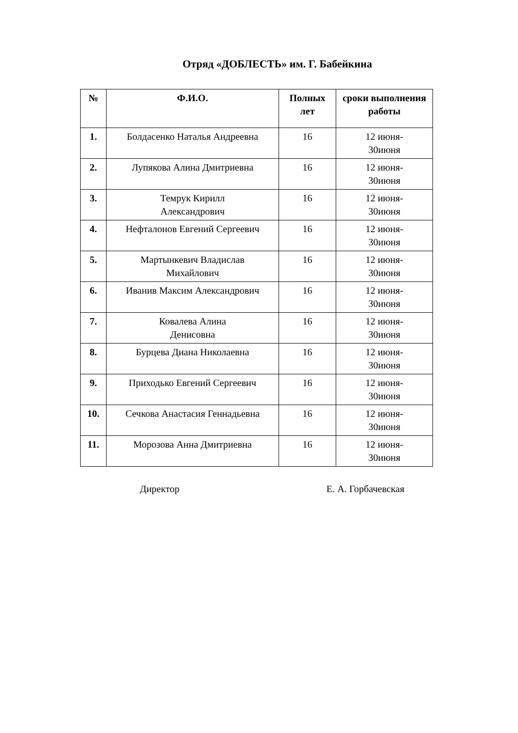Отряд «ДОБЛЕСТЬ» им. Г. Бабейкина
| № | Ф.И.О. | Полных лет | сроки выполнения работы |
| --- | --- | --- | --- |
| 1. | Болдасенко Наталья Андреевна | 16 | 12 июня- 30июня |
| 2. | Лупякова Алина Дмитриевна | 16 | 12 июня- 30июня |
| 3. | Темрук Кирилл Александрович | 16 | 12 июня- 30июня |
| 4. | Нефталонов Евгений Сергеевич | 16 | 12 июня- 30июня |
| 5. | Мартынкевич Владислав Михайлович | 16 | 12 июня- 30июня |
| 6. | Иванив Максим Александрович | 16 | 12 июня- 30июня |
| 7. | Ковалева Алина Денисовна | 16 | 12 июня- 30июня |
| 8. | Бурцева Диана Николаевна | 16 | 12 июня- 30июня |
| 9. | Приходько Евгений Сергеевич | 16 | 12 июня- 30июня |
| 10. | Сечкова Анастасия Геннадьевна | 16 | 12 июня- 30июня |
| 11. | Морозова Анна Дмитриевна | 16 | 12 июня- 30июня |
Директор Е. А. Горбачевская